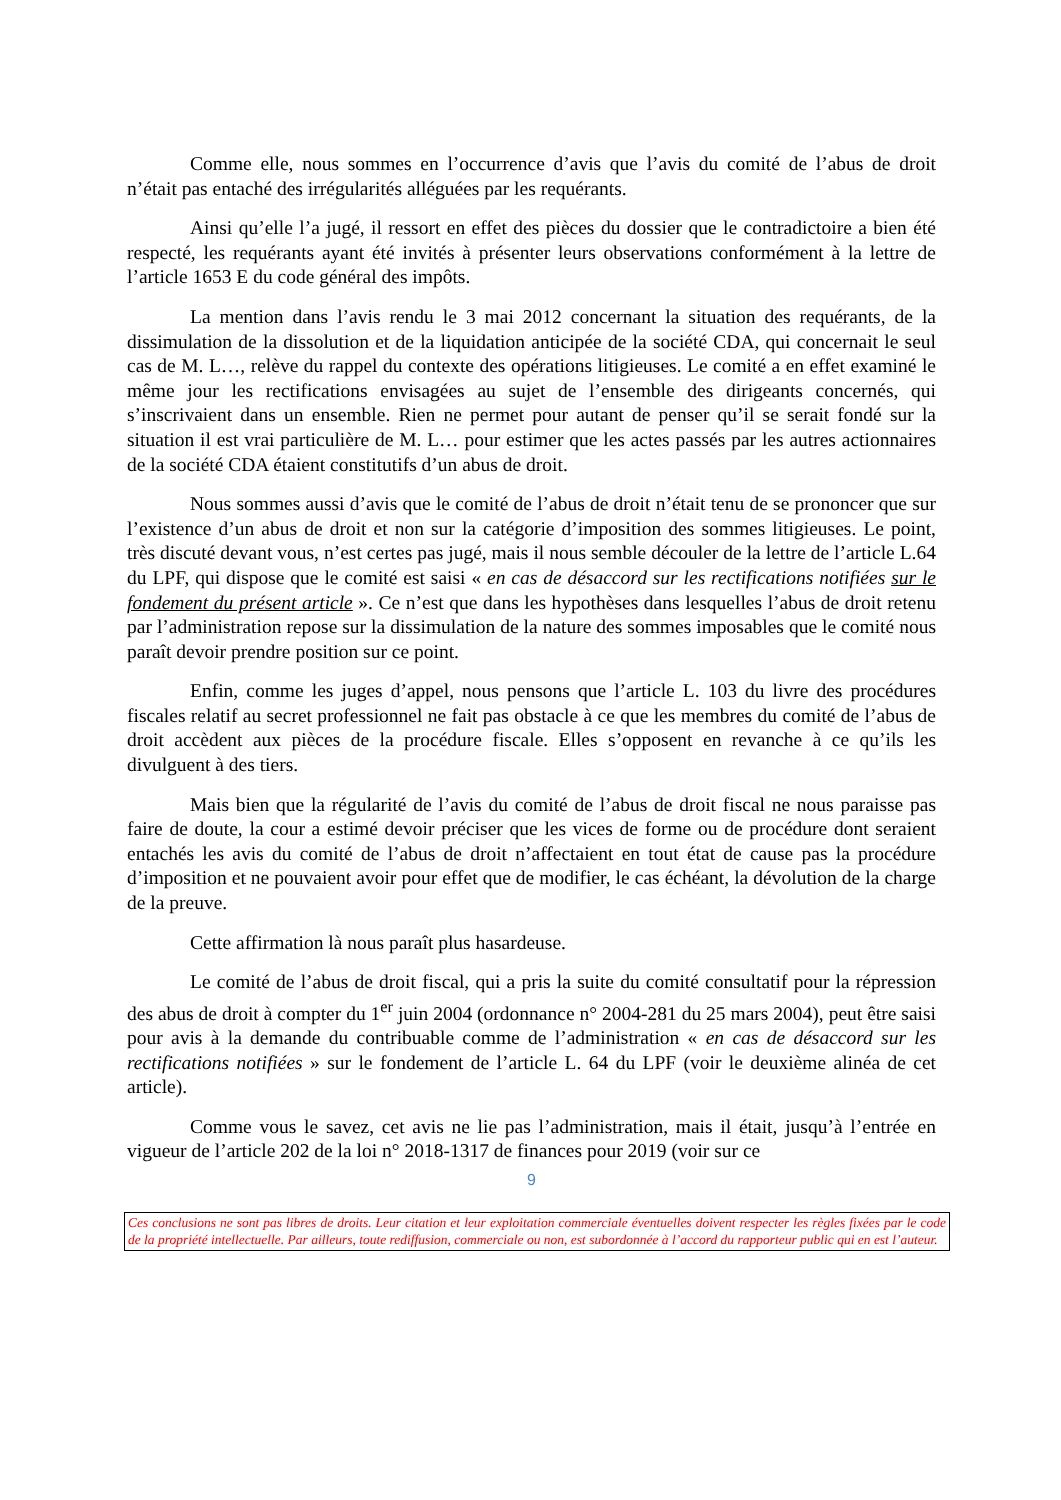Comme elle, nous sommes en l’occurrence d’avis que l’avis du comité de l’abus de droit n’était pas entaché des irrégularités alléguées par les requérants.
Ainsi qu’elle l’a jugé, il ressort en effet des pièces du dossier que le contradictoire a bien été respecté, les requérants ayant été invités à présenter leurs observations conformément à la lettre de l’article 1653 E du code général des impôts.
La mention dans l’avis rendu le 3 mai 2012 concernant la situation des requérants, de la dissimulation de la dissolution et de la liquidation anticipée de la société CDA, qui concernait le seul cas de M. L…, relève du rappel du contexte des opérations litigieuses. Le comité a en effet examiné le même jour les rectifications envisagées au sujet de l’ensemble des dirigeants concernés, qui s’inscrivaient dans un ensemble. Rien ne permet pour autant de penser qu’il se serait fondé sur la situation il est vrai particulière de M. L… pour estimer que les actes passés par les autres actionnaires de la société CDA étaient constitutifs d’un abus de droit.
Nous sommes aussi d’avis que le comité de l’abus de droit n’était tenu de se prononcer que sur l’existence d’un abus de droit et non sur la catégorie d’imposition des sommes litigieuses. Le point, très discuté devant vous, n’est certes pas jugé, mais il nous semble découler de la lettre de l’article L.64 du LPF, qui dispose que le comité est saisi « en cas de désaccord sur les rectifications notifiées sur le fondement du présent article ». Ce n’est que dans les hypothèses dans lesquelles l’abus de droit retenu par l’administration repose sur la dissimulation de la nature des sommes imposables que le comité nous paraît devoir prendre position sur ce point.
Enfin, comme les juges d’appel, nous pensons que l’article L. 103 du livre des procédures fiscales relatif au secret professionnel ne fait pas obstacle à ce que les membres du comité de l’abus de droit accèdent aux pièces de la procédure fiscale. Elles s’opposent en revanche à ce qu’ils les divulguent à des tiers.
Mais bien que la régularité de l’avis du comité de l’abus de droit fiscal ne nous paraisse pas faire de doute, la cour a estimé devoir préciser que les vices de forme ou de procédure dont seraient entachés les avis du comité de l’abus de droit n’affectaient en tout état de cause pas la procédure d’imposition et ne pouvaient avoir pour effet que de modifier, le cas échéant, la dévolution de la charge de la preuve.
Cette affirmation là nous paraît plus hasardeuse.
Le comité de l’abus de droit fiscal, qui a pris la suite du comité consultatif pour la répression des abus de droit à compter du 1<sup>er</sup> juin 2004 (ordonnance n° 2004-281 du 25 mars 2004), peut être saisi pour avis à la demande du contribuable comme de l’administration « en cas de désaccord sur les rectifications notifiées » sur le fondement de l’article L. 64 du LPF (voir le deuxième alinéa de cet article).
Comme vous le savez, cet avis ne lie pas l’administration, mais il était, jusqu’à l’entrée en vigueur de l’article 202 de la loi n° 2018-1317 de finances pour 2019 (voir sur ce
9
Ces conclusions ne sont pas libres de droits. Leur citation et leur exploitation commerciale éventuelles doivent respecter les règles fixées par le code de la propriété intellectuelle. Par ailleurs, toute rediffusion, commerciale ou non, est subordonnée à l’accord du rapporteur public qui en est l’auteur.